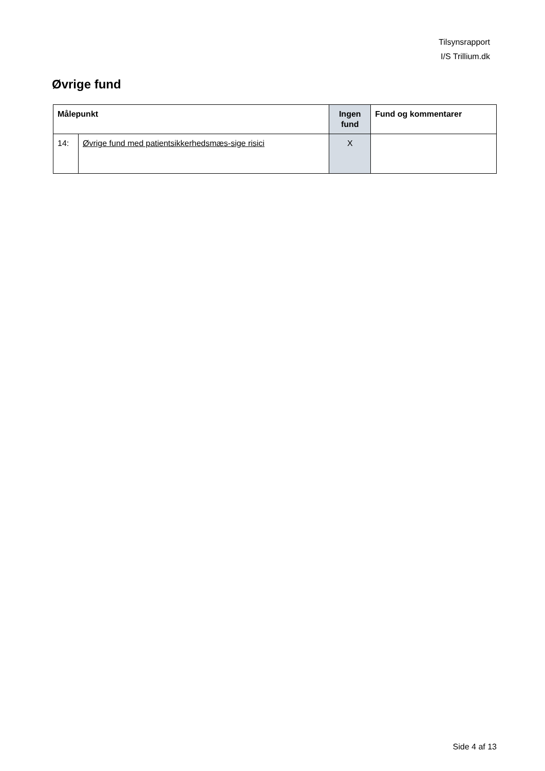Tilsynsrapport
I/S Trillium.dk
Øvrige fund
| Målepunkt | | Ingen fund | Fund og kommentarer |
| --- | --- | --- | --- |
| 14: | Øvrige fund med patientsikkerhedsmæs-sige risici | X | |
Side 4 af 13